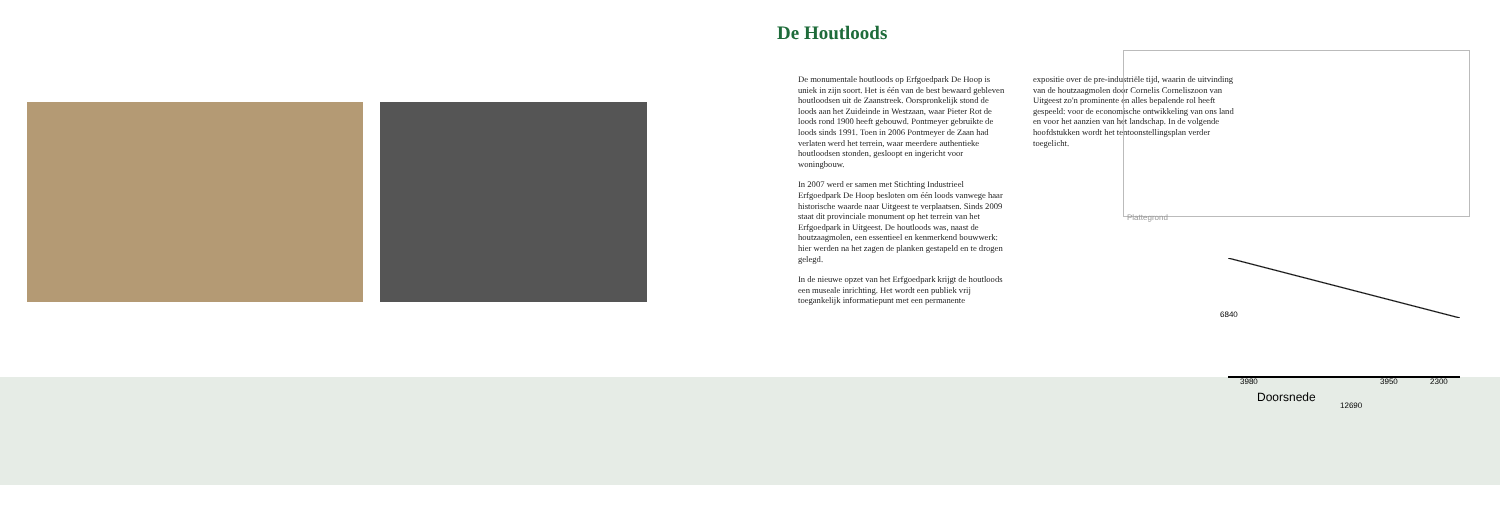De Houtloods
De monumentale houtloods op Erfgoedpark De Hoop is uniek in zijn soort. Het is één van de best bewaard gebleven houtloodsen uit de Zaanstreek. Oorspronkelijk stond de loods aan het Zuideinde in Westzaan, waar Pieter Rot de loods rond 1900 heeft gebouwd. Pontmeyer gebruikte de loods sinds 1991. Toen in 2006 Pontmeyer de Zaan had verlaten werd het terrein, waar meerdere authentieke houtloodsen stonden, gesloopt en ingericht voor woningbouw.
In 2007 werd er samen met Stichting Industrieel Erfgoedpark De Hoop besloten om één loods vanwege haar historische waarde naar Uitgeest te verplaatsen. Sinds 2009 staat dit provinciale monument op het terrein van het Erfgoedpark in Uitgeest. De houtloods was, naast de houtzaagmolen, een essentieel en kenmerkend bouwwerk: hier werden na het zagen de planken gestapeld en te drogen gelegd.
In de nieuwe opzet van het Erfgoedpark krijgt de houtloods een museale inrichting. Het wordt een publiek vrij toegankelijk informatiepunt met een permanente
expositie over de pre-industriële tijd, waarin de uitvinding van de houtzaagmolen door Cornelis Corneliszoon van Uitgeest zo'n prominente en alles bepalende rol heeft gespeeld: voor de economische ontwikkeling van ons land en voor het aanzien van het landschap. In de volgende hoofdstukken wordt het tentoonstellingsplan verder toegelicht.
Plattegrond
3980 3950 2300
Doorsnede
12690
6840